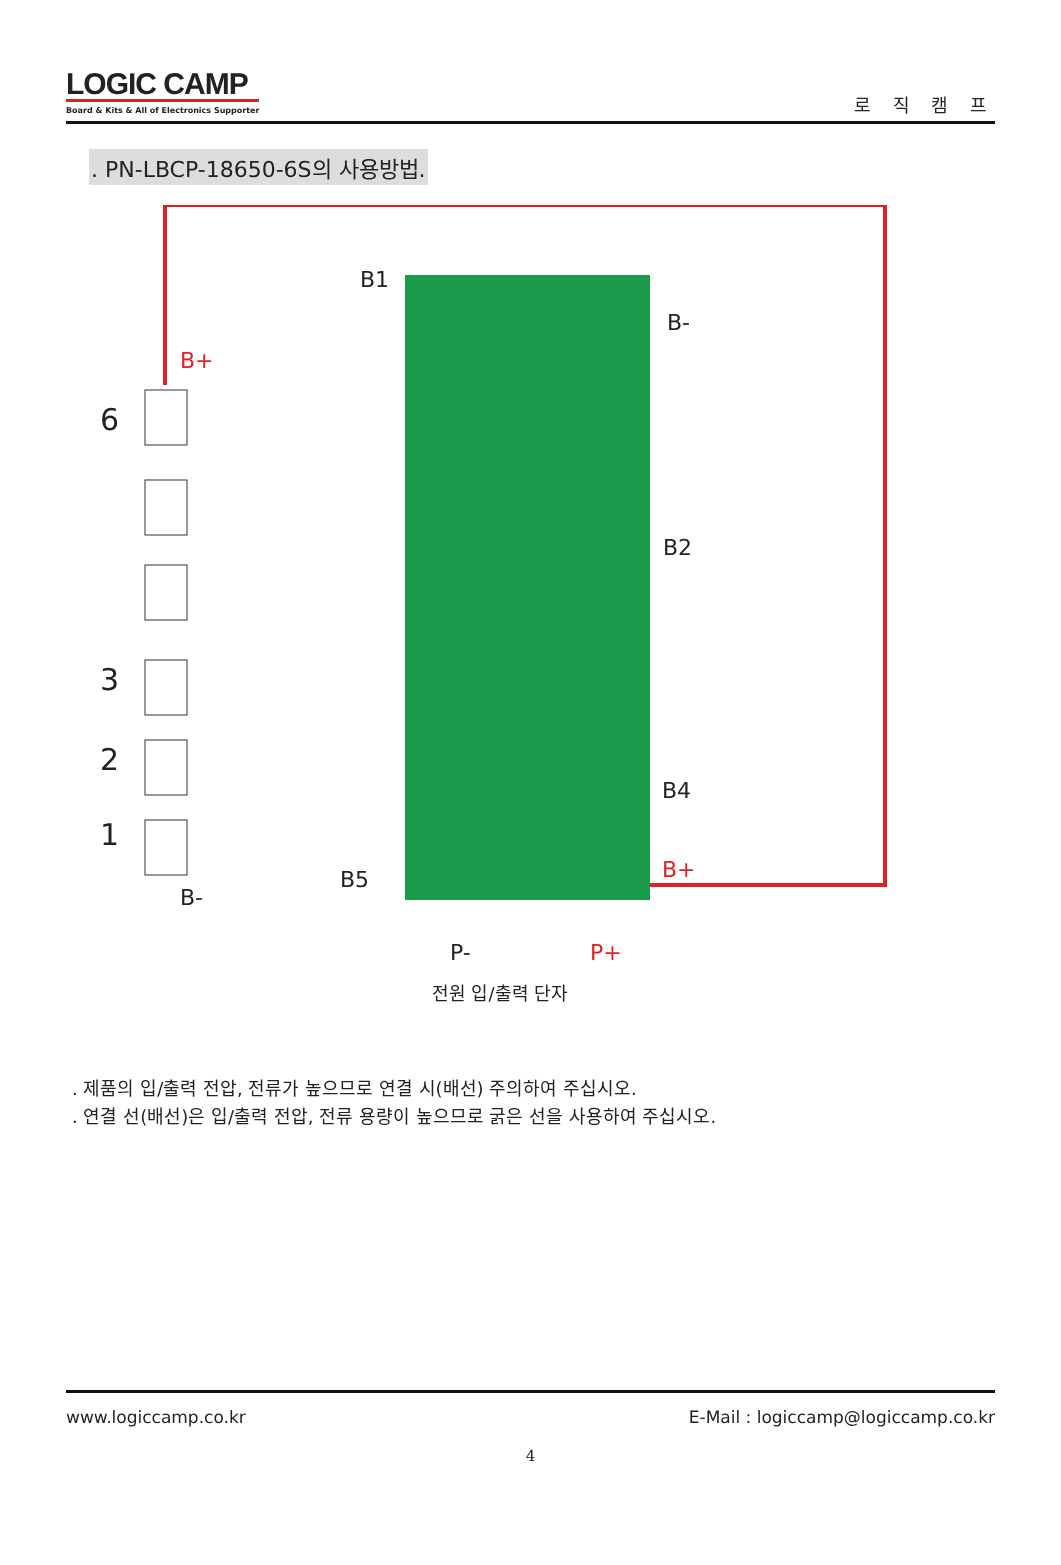LOGIC CAMP
Board & Kits & All of Electronics Supporter
로 직 캠 프
. PN-LBCP-18650-6S의 사용방법.
B1
B-
B2
B4
B5
B-
P-
B+
B+
P+
6
3
2
1
전원 입/출력 단자
. 제품의 입/출력 전압, 전류가 높으므로 연결 시(배선) 주의하여 주십시오.
. 연결 선(배선)은 입/출력 전압, 전류 용량이 높으므로 굵은 선을 사용하여 주십시오.
www.logiccamp.co.kr E-Mail : logiccamp@logiccamp.co.kr
4